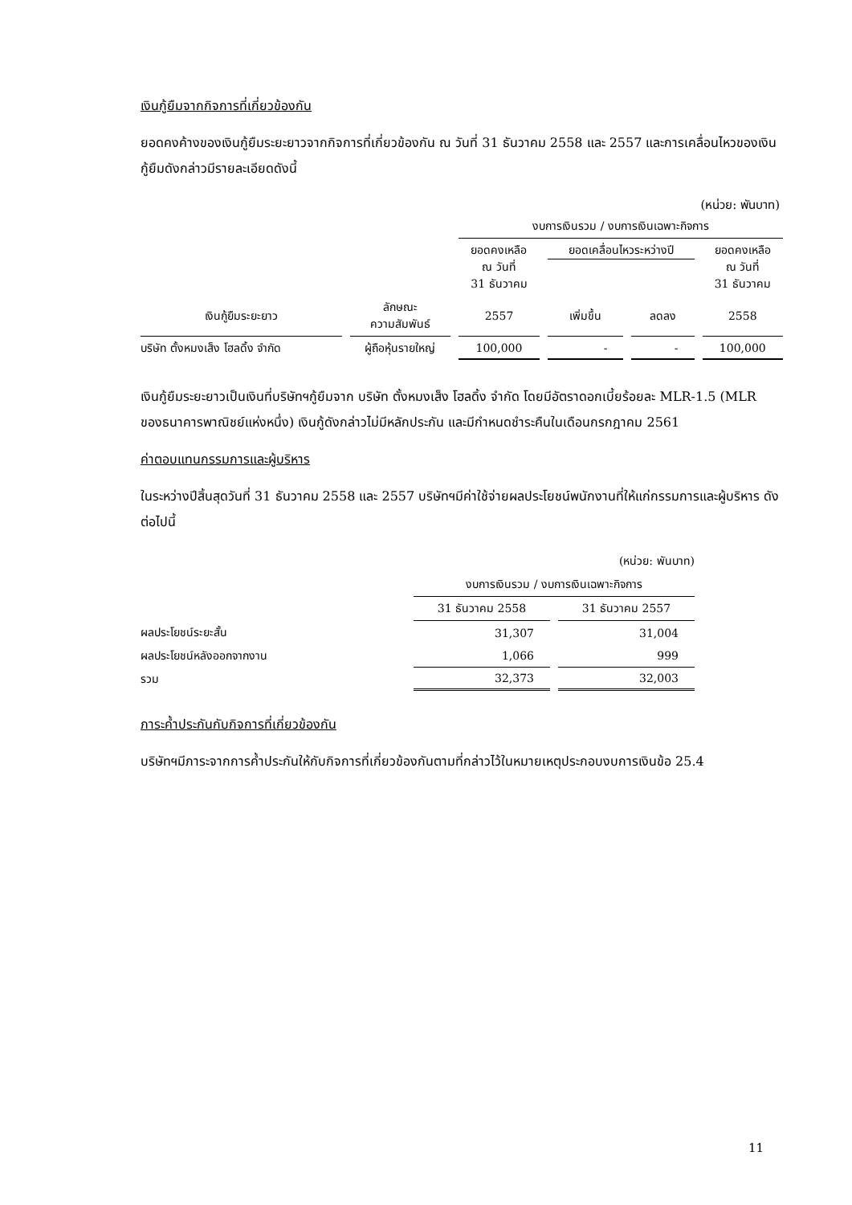เงินกู้ยืมจากกิจการที่เกี่ยวข้องกัน
ยอดคงค้างของเงินกู้ยืมระยะยาวจากกิจการที่เกี่ยวข้องกัน ณ วันที่ 31 ธันวาคม 2558 และ 2557 และการเคลื่อนไหวของเงินกู้ยืมดังกล่าวมีรายละเอียดดังนี้
(หน่วย: พันบาท)
| | | งบการเงินรวม / งบการเงินเฉพาะกิจการ | | | |
| | | ยอดคงเหลือ ณ วันที่ 31 ธันวาคม | ยอดเคลื่อนไหวระหว่างปี | | ยอดคงเหลือ ณ วันที่ 31 ธันวาคม |
| เงินกู้ยืมระยะยาว | ลักษณะ ความสัมพันธ์ | 2557 | เพิ่มขึ้น | ลดลง | 2558 |
| บริษัท ตั้งหมงเส็ง โฮลดิ้ง จำกัด | ผู้ถือหุ้นรายใหญ่ | 100,000 | - | - | 100,000 |
เงินกู้ยืมระยะยาวเป็นเงินที่บริษัทฯกู้ยืมจาก บริษัท ตั้งหมงเส็ง โฮลดิ้ง จำกัด โดยมีอัตราดอกเบี้ยร้อยละ MLR-1.5 (MLR ของธนาคารพาณิชย์แห่งหนึ่ง) เงินกู้ดังกล่าวไม่มีหลักประกัน และมีกำหนดชำระคืนในเดือนกรกฎาคม 2561
ค่าตอบแทนกรรมการและผู้บริหาร
ในระหว่างปีสิ้นสุดวันที่ 31 ธันวาคม 2558 และ 2557 บริษัทฯมีค่าใช้จ่ายผลประโยชน์พนักงานที่ให้แก่กรรมการและผู้บริหาร ดังต่อไปนี้
| | (หน่วย: พันบาท) | |
| | งบการเงินรวม / งบการเงินเฉพาะกิจการ | |
| | 31 ธันวาคม 2558 | 31 ธันวาคม 2557 |
| ผลประโยชน์ระยะสั้น | 31,307 | 31,004 |
| ผลประโยชน์หลังออกจากงาน | 1,066 | 999 |
| รวม | 32,373 | 32,003 |
ภาระค้ำประกันกับกิจการที่เกี่ยวข้องกัน
บริษัทฯมีภาระจากการค้ำประกันให้กับกิจการที่เกี่ยวข้องกันตามที่กล่าวไว้ในหมายเหตุประกอบงบการเงินข้อ 25.4
11